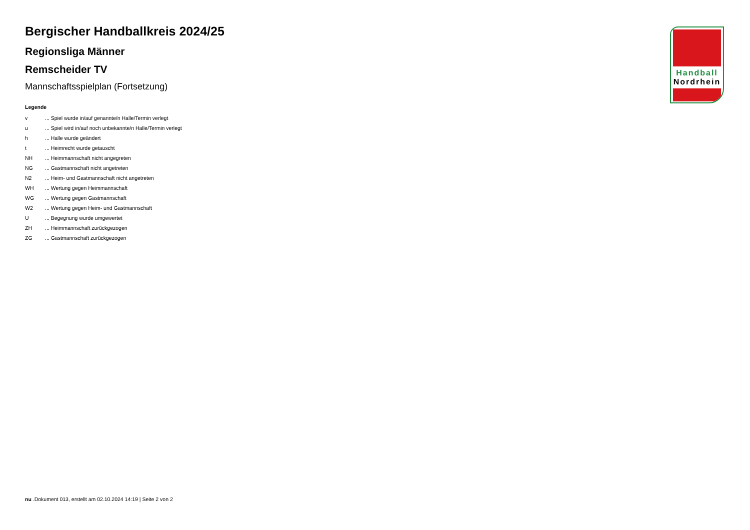Handball
Nordrhein
Bergischer Handballkreis 2024/25
Regionsliga Männer
Remscheider TV
Mannschaftsspielplan (Fortsetzung)
Legende
| v | ... Spiel wurde in/auf genannte/n Halle/Termin verlegt |
| u | ... Spiel wird in/auf noch unbekannte/n Halle/Termin verlegt |
| h | ... Halle wurde geändert |
| t | ... Heimrecht wurde getauscht |
| NH | ... Heimmannschaft nicht angegreten |
| NG | ... Gastmannschaft nicht angetreten |
| N2 | ... Heim- und Gastmannschaft nicht angetreten |
| WH | ... Wertung gegen Heimmannschaft |
| WG | ... Wertung gegen Gastmannschaft |
| W2 | ... Wertung gegen Heim- und Gastmannschaft |
| U | ... Begegnung wurde umgewertet |
| ZH | ... Heimmannschaft zurückgezogen |
| ZG | ... Gastmannschaft zurückgezogen |
nu .Dokument 013, erstellt am 02.10.2024 14:19 | Seite 2 von 2